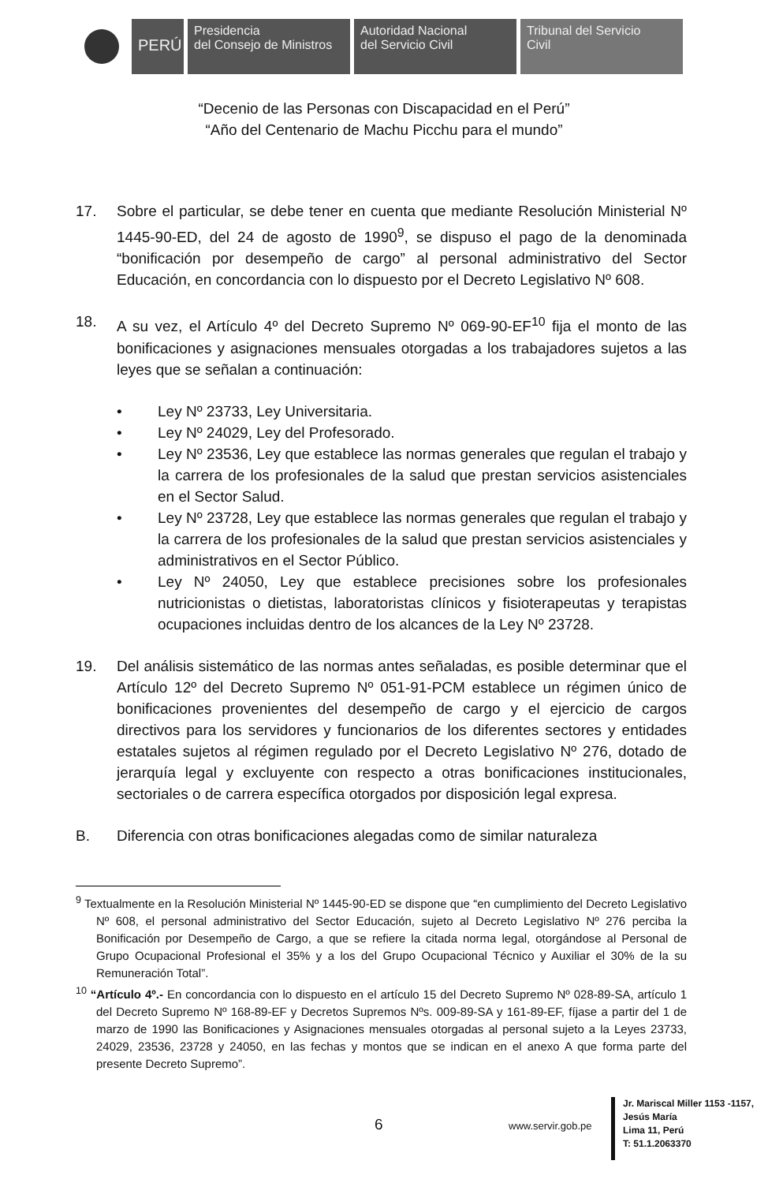PERÚ
Presidencia
del Consejo de Ministros
Autoridad Nacional
del Servicio Civil
Tribunal del Servicio
Civil
“Decenio de las Personas con Discapacidad en el Perú”
“Año del Centenario de Machu Picchu para el mundo”
17. Sobre el particular, se debe tener en cuenta que mediante Resolución Ministerial Nº 1445-90-ED, del 24 de agosto de 1990<sup>9</sup>, se dispuso el pago de la denominada “bonificación por desempeño de cargo” al personal administrativo del Sector Educación, en concordancia con lo dispuesto por el Decreto Legislativo Nº 608.
18. A su vez, el Artículo 4º del Decreto Supremo Nº 069-90-EF<sup>10</sup> fija el monto de las bonificaciones y asignaciones mensuales otorgadas a los trabajadores sujetos a las leyes que se señalan a continuación:
• Ley Nº 23733, Ley Universitaria.
• Ley Nº 24029, Ley del Profesorado.
• Ley Nº 23536, Ley que establece las normas generales que regulan el trabajo y la carrera de los profesionales de la salud que prestan servicios asistenciales en el Sector Salud.
• Ley Nº 23728, Ley que establece las normas generales que regulan el trabajo y la carrera de los profesionales de la salud que prestan servicios asistenciales y administrativos en el Sector Público.
• Ley Nº 24050, Ley que establece precisiones sobre los profesionales nutricionistas o dietistas, laboratoristas clínicos y fisioterapeutas y terapistas ocupaciones incluidas dentro de los alcances de la Ley Nº 23728.
19. Del análisis sistemático de las normas antes señaladas, es posible determinar que el Artículo 12º del Decreto Supremo Nº 051-91-PCM establece un régimen único de bonificaciones provenientes del desempeño de cargo y el ejercicio de cargos directivos para los servidores y funcionarios de los diferentes sectores y entidades estatales sujetos al régimen regulado por el Decreto Legislativo Nº 276, dotado de jerarquía legal y excluyente con respecto a otras bonificaciones institucionales, sectoriales o de carrera específica otorgados por disposición legal expresa.
B. Diferencia con otras bonificaciones alegadas como de similar naturaleza
<sup>9</sup> Textualmente en la Resolución Ministerial Nº 1445-90-ED se dispone que “en cumplimiento del Decreto Legislativo Nº 608, el personal administrativo del Sector Educación, sujeto al Decreto Legislativo Nº 276 perciba la Bonificación por Desempeño de Cargo, a que se refiere la citada norma legal, otorgándose al Personal de Grupo Ocupacional Profesional el 35% y a los del Grupo Ocupacional Técnico y Auxiliar el 30% de la su Remuneración Total”.
<sup>10</sup> “Artículo 4º.- En concordancia con lo dispuesto en el artículo 15 del Decreto Supremo Nº 028-89-SA, artículo 1 del Decreto Supremo Nº 168-89-EF y Decretos Supremos Nºs. 009-89-SA y 161-89-EF, fíjase a partir del 1 de marzo de 1990 las Bonificaciones y Asignaciones mensuales otorgadas al personal sujeto a la Leyes 23733, 24029, 23536, 23728 y 24050, en las fechas y montos que se indican en el anexo A que forma parte del presente Decreto Supremo”.
6 www.servir.gob.pe
Jr. Mariscal Miller 1153 -1157,
Jesús María
Lima 11, Perú
T: 51.1.2063370